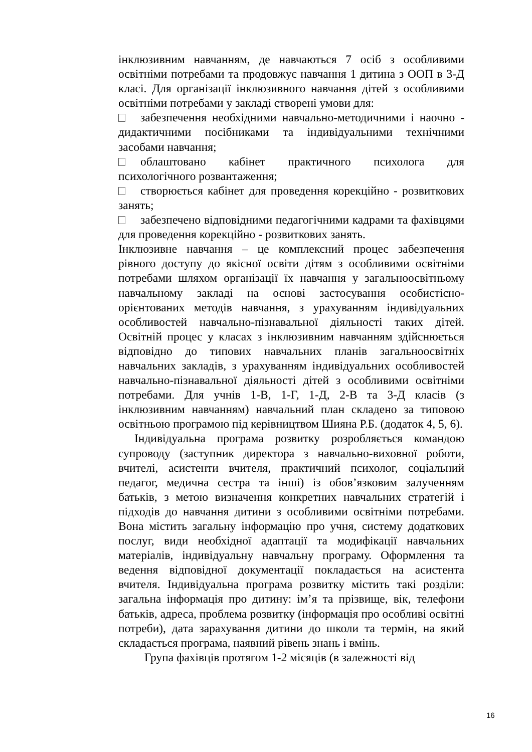інклюзивним навчанням, де навчаються 7 осіб з особливими освітніми потребами та продовжує навчання 1 дитина з ООП в 3-Д класі. Для організації інклюзивного навчання дітей з особливими освітніми потребами у закладі створені умови для:
забезпечення необхідними навчально-методичними і наочно - дидактичними посібниками та індивідуальними технічними засобами навчання;
облаштовано кабінет практичного психолога для психологічного розвантаження;
створюється кабінет для проведення корекційно - розвиткових занять;
забезпечено відповідними педагогічними кадрами та фахівцями для проведення корекційно - розвиткових занять.
Інклюзивне навчання – це комплексний процес забезпечення рівного доступу до якісної освіти дітям з особливими освітніми потребами шляхом організації їх навчання у загальноосвітньому навчальному закладі на основі застосування особистісно-орієнтованих методів навчання, з урахуванням індивідуальних особливостей навчально-пізнавальної діяльності таких дітей. Освітній процес у класах з інклюзивним навчанням здійснюється відповідно до типових навчальних планів загальноосвітніх навчальних закладів, з урахуванням індивідуальних особливостей навчально-пізнавальної діяльності дітей з особливими освітніми потребами. Для учнів 1-В, 1-Г, 1-Д, 2-В та 3-Д класів (з інклюзивним навчанням) навчальний план складено за типовою освітньою програмою під керівництвом Шияна Р.Б. (додаток 4, 5, 6).
Індивідуальна програма розвитку розробляється командою супроводу (заступник директора з навчально-виховної роботи, вчителі, асистенти вчителя, практичний психолог, соціальний педагог, медична сестра та інші) із обов’язковим залученням батьків, з метою визначення конкретних навчальних стратегій і підходів до навчання дитини з особливими освітніми потребами. Вона містить загальну інформацію про учня, систему додаткових послуг, види необхідної адаптації та модифікації навчальних матеріалів, індивідуальну навчальну програму. Оформлення та ведення відповідної документації покладається на асистента вчителя. Індивідуальна програма розвитку містить такі розділи: загальна інформація про дитину: ім’я та прізвище, вік, телефони батьків, адреса, проблема розвитку (інформація про особливі освітні потреби), дата зарахування дитини до школи та термін, на який складається програма, наявний рівень знань і вмінь.
Група фахівців протягом 1-2 місяців (в залежності від
16